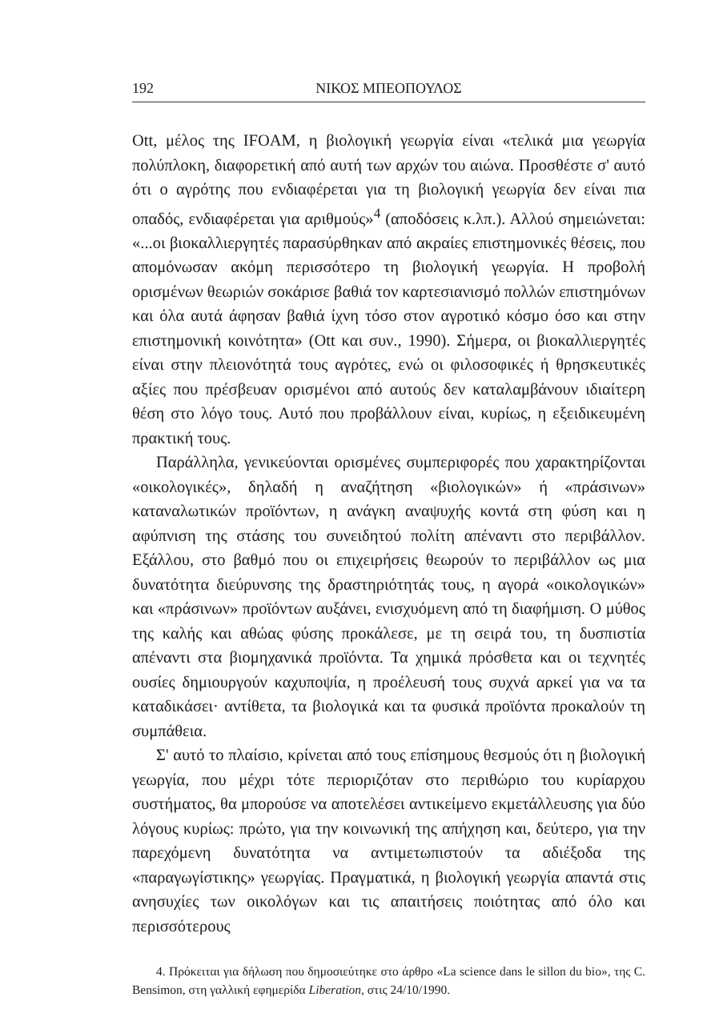192 ΝΙΚΟΣ ΜΠΕΟΠΟΥΛΟΣ
Ott, μέλος της IFOAM, η βιολογική γεωργία είναι «τελικά μια γεωργία πολύπλοκη, διαφορετική από αυτή των αρχών του αιώνα. Προσθέστε σ' αυτό ότι ο αγρότης που ενδιαφέρεται για τη βιολογική γεωργία δεν είναι πια οπαδός, ενδιαφέρεται για αριθμούς»<sup>4</sup> (αποδόσεις κ.λπ.). Αλλού σημειώνεται: «...οι βιοκαλλιεργητές παρασύρθηκαν από ακραίες επιστημονικές θέσεις, που απομόνωσαν ακόμη περισσότερο τη βιολογική γεωργία. Η προβολή ορισμένων θεωριών σοκάρισε βαθιά τον καρτεσιανισμό πολλών επιστημόνων και όλα αυτά άφησαν βαθιά ίχνη τόσο στον αγροτικό κόσμο όσο και στην επιστημονική κοινότητα» (Ott και συν., 1990). Σήμερα, οι βιοκαλλιεργητές είναι στην πλειονότητά τους αγρότες, ενώ οι φιλοσοφικές ή θρησκευτικές αξίες που πρέσβευαν ορισμένοι από αυτούς δεν καταλαμβάνουν ιδιαίτερη θέση στο λόγο τους. Αυτό που προβάλλουν είναι, κυρίως, η εξειδικευμένη πρακτική τους.
Παράλληλα, γενικεύονται ορισμένες συμπεριφορές που χαρακτηρίζονται «οικολογικές», δηλαδή η αναζήτηση «βιολογικών» ή «πράσινων» καταναλωτικών προϊόντων, η ανάγκη αναψυχής κοντά στη φύση και η αφύπνιση της στάσης του συνειδητού πολίτη απέναντι στο περιβάλλον. Εξάλλου, στο βαθμό που οι επιχειρήσεις θεωρούν το περιβάλλον ως μια δυνατότητα διεύρυνσης της δραστηριότητάς τους, η αγορά «οικολογικών» και «πράσινων» προϊόντων αυξάνει, ενισχυόμενη από τη διαφήμιση. Ο μύθος της καλής και αθώας φύσης προκάλεσε, με τη σειρά του, τη δυσπιστία απέναντι στα βιομηχανικά προϊόντα. Τα χημικά πρόσθετα και οι τεχνητές ουσίες δημιουργούν καχυποψία, η προέλευσή τους συχνά αρκεί για να τα καταδικάσει· αντίθετα, τα βιολογικά και τα φυσικά προϊόντα προκαλούν τη συμπάθεια.
Σ' αυτό το πλαίσιο, κρίνεται από τους επίσημους θεσμούς ότι η βιολογική γεωργία, που μέχρι τότε περιοριζόταν στο περιθώριο του κυρίαρχου συστήματος, θα μπορούσε να αποτελέσει αντικείμενο εκμετάλλευσης για δύο λόγους κυρίως: πρώτο, για την κοινωνική της απήχηση και, δεύτερο, για την παρεχόμενη δυνατότητα να αντιμετωπιστούν τα αδιέξοδα της «παραγωγίστικης» γεωργίας. Πραγματικά, η βιολογική γεωργία απαντά στις ανησυχίες των οικολόγων και τις απαιτήσεις ποιότητας από όλο και περισσότερους
4. Πρόκειται για δήλωση που δημοσιεύτηκε στο άρθρο «La science dans le sillon du bio», της C. Bensimon, στη γαλλική εφημερίδα Liberation, στις 24/10/1990.